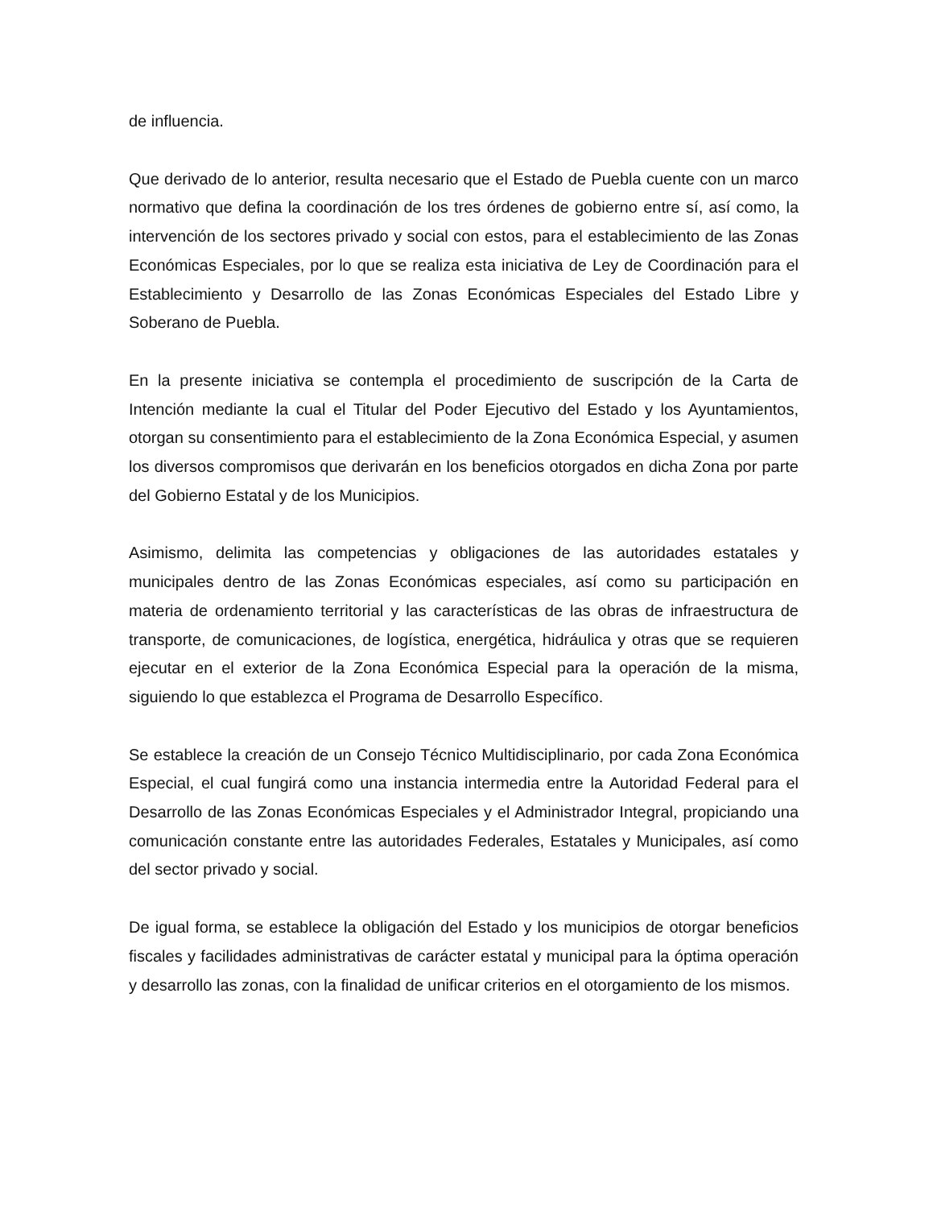de influencia.
Que derivado de lo anterior, resulta necesario que el Estado de Puebla cuente con un marco normativo que defina la coordinación de los tres órdenes de gobierno entre sí, así como, la intervención de los sectores privado y social con estos, para el establecimiento de las Zonas Económicas Especiales, por lo que se realiza esta iniciativa de Ley de Coordinación para el Establecimiento y Desarrollo de las Zonas Económicas Especiales del Estado Libre y Soberano de Puebla.
En la presente iniciativa se contempla el procedimiento de suscripción de la Carta de Intención mediante la cual el Titular del Poder Ejecutivo del Estado y los Ayuntamientos, otorgan su consentimiento para el establecimiento de la Zona Económica Especial, y asumen los diversos compromisos que derivarán en los beneficios otorgados en dicha Zona por parte del Gobierno Estatal y de los Municipios.
Asimismo, delimita las competencias y obligaciones de las autoridades estatales y municipales dentro de las Zonas Económicas especiales, así como su participación en materia de ordenamiento territorial y las características de las obras de infraestructura de transporte, de comunicaciones, de logística, energética, hidráulica y otras que se requieren ejecutar en el exterior de la Zona Económica Especial para la operación de la misma, siguiendo lo que establezca el Programa de Desarrollo Específico.
Se establece la creación de un Consejo Técnico Multidisciplinario, por cada Zona Económica Especial, el cual fungirá como una instancia intermedia entre la Autoridad Federal para el Desarrollo de las Zonas Económicas Especiales y el Administrador Integral, propiciando una comunicación constante entre las autoridades Federales, Estatales y Municipales, así como del sector privado y social.
De igual forma, se establece la obligación del Estado y los municipios de otorgar beneficios fiscales y facilidades administrativas de carácter estatal y municipal para la óptima operación y desarrollo las zonas, con la finalidad de unificar criterios en el otorgamiento de los mismos.